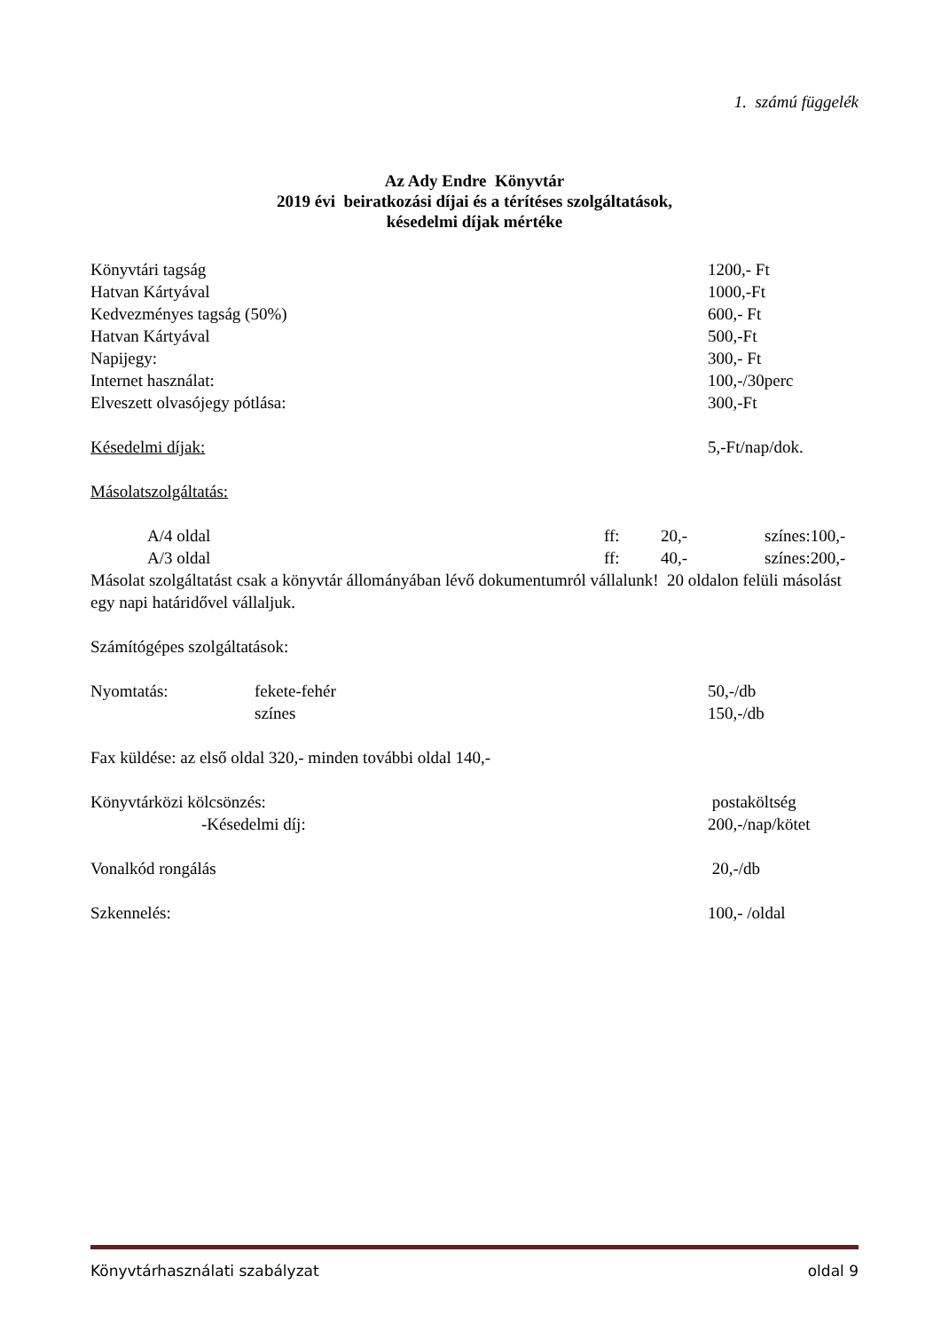1. számú függelék
Az Ady Endre Könyvtár
2019 évi beiratkozási díjai és a térítéses szolgáltatások,
késedelmi díjak mértéke
Könyvtári tagság 1200,- Ft
Hatvan Kártyával 1000,-Ft
Kedvezményes tagság (50%) 600,- Ft
Hatvan Kártyával 500,-Ft
Napijegy: 300,- Ft
Internet használat: 100,-/30perc
Elveszett olvasójegy pótlása: 300,-Ft
Késedelmi díjak: 5,-Ft/nap/dok.
Másolatszolgáltatás:
A/4 oldal ff: 20,- színes:100,-
A/3 oldal ff: 40,- színes:200,-
Másolat szolgáltatást csak a könyvtár állományában lévő dokumentumról vállalunk! 20 oldalon felüli másolást egy napi határidővel vállaljuk.
Számítógépes szolgáltatások:
Nyomtatás: fekete-fehér 50,-/db
színes 150,-/db
Fax küldése: az első oldal 320,- minden további oldal 140,-
Könyvtárközi kölcsönzés: postaköltség
-Késedelmi díj: 200,-/nap/kötet
Vonalkód rongálás 20,-/db
Szkennelés: 100,- /oldal
Könyvtárhasználati szabályzat oldal 9